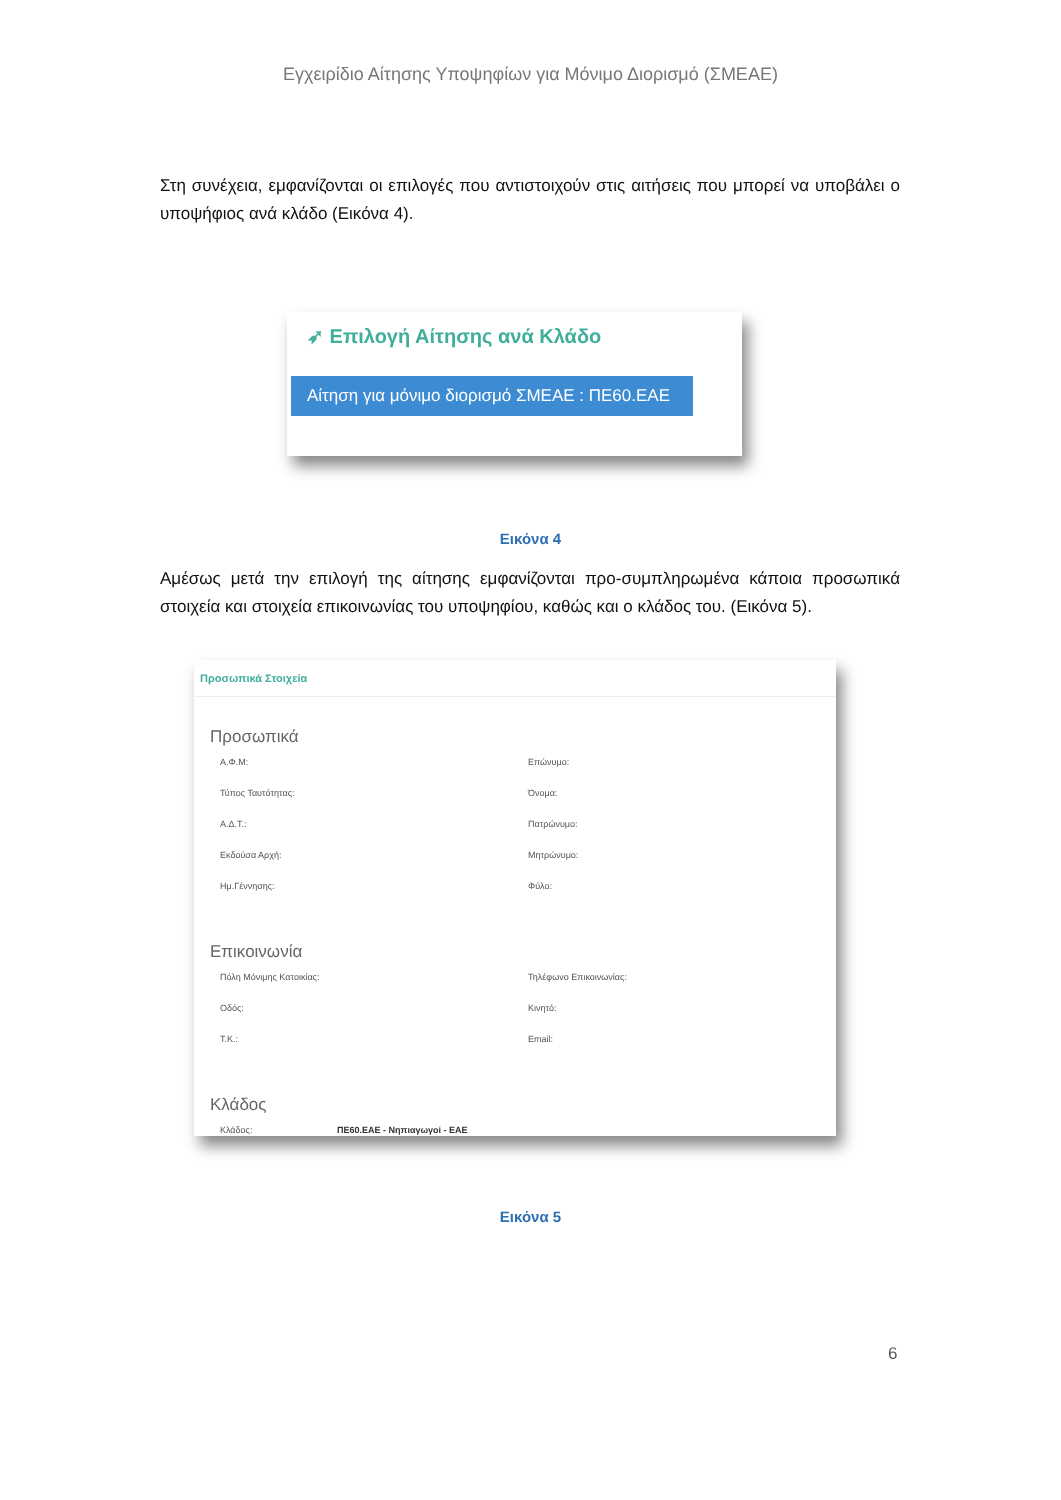Εγχειρίδιο Αίτησης Υποψηφίων για Μόνιμο Διορισμό (ΣΜΕΑΕ)
Στη συνέχεια, εμφανίζονται οι επιλογές που αντιστοιχούν στις αιτήσεις που μπορεί να υποβάλει ο υποψήφιος ανά κλάδο (Εικόνα 4).
➶ Επιλογή Αίτησης ανά Κλάδο
Αίτηση για μόνιμο διορισμό ΣΜΕΑΕ : ΠΕ60.ΕΑΕ
Εικόνα 4
Αμέσως μετά την επιλογή της αίτησης εμφανίζονται προ-συμπληρωμένα κάποια προσωπικά στοιχεία και στοιχεία επικοινωνίας του υποψηφίου, καθώς και ο κλάδος του. (Εικόνα 5).
Προσωπικά Στοιχεία
Προσωπικά
Α.Φ.Μ: Επώνυμο:
Τύπος Ταυτότητας: Όνομα:
Α.Δ.Τ.: Πατρώνυμο:
Εκδούσα Αρχή: Μητρώνυμο:
Ημ.Γέννησης: Φύλο:
Επικοινωνία
Πόλη Μόνιμης Κατοικίας: Τηλέφωνο Επικοινωνίας:
Οδός: Κινητό:
Τ.Κ.: Email:
Κλάδος
Κλάδος: ΠΕ60.ΕΑΕ - Νηπιαγωγοί - ΕΑΕ
Εικόνα 5
6